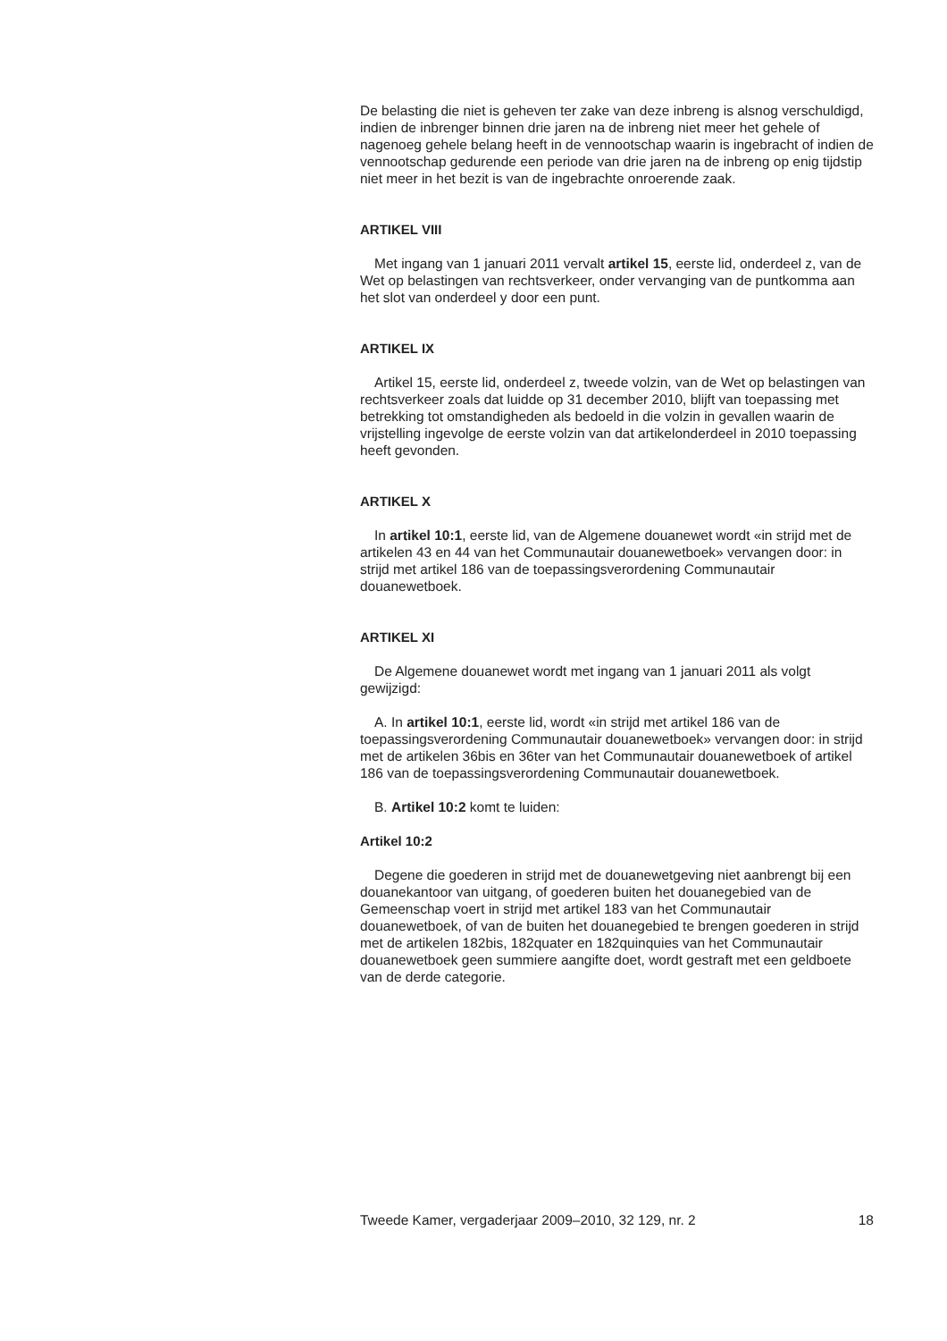De belasting die niet is geheven ter zake van deze inbreng is alsnog verschuldigd, indien de inbrenger binnen drie jaren na de inbreng niet meer het gehele of nagenoeg gehele belang heeft in de vennootschap waarin is ingebracht of indien de vennootschap gedurende een periode van drie jaren na de inbreng op enig tijdstip niet meer in het bezit is van de ingebrachte onroerende zaak.
ARTIKEL VIII
Met ingang van 1 januari 2011 vervalt artikel 15, eerste lid, onderdeel z, van de Wet op belastingen van rechtsverkeer, onder vervanging van de puntkomma aan het slot van onderdeel y door een punt.
ARTIKEL IX
Artikel 15, eerste lid, onderdeel z, tweede volzin, van de Wet op belastingen van rechtsverkeer zoals dat luidde op 31 december 2010, blijft van toepassing met betrekking tot omstandigheden als bedoeld in die volzin in gevallen waarin de vrijstelling ingevolge de eerste volzin van dat artikelonderdeel in 2010 toepassing heeft gevonden.
ARTIKEL X
In artikel 10:1, eerste lid, van de Algemene douanewet wordt «in strijd met de artikelen 43 en 44 van het Communautair douanewetboek» vervangen door: in strijd met artikel 186 van de toepassingsverordening Communautair douanewetboek.
ARTIKEL XI
De Algemene douanewet wordt met ingang van 1 januari 2011 als volgt gewijzigd:
A. In artikel 10:1, eerste lid, wordt «in strijd met artikel 186 van de toepassingsverordening Communautair douanewetboek» vervangen door: in strijd met de artikelen 36bis en 36ter van het Communautair douanewetboek of artikel 186 van de toepassingsverordening Communautair douanewetboek.
B. Artikel 10:2 komt te luiden:
Artikel 10:2
Degene die goederen in strijd met de douanewetgeving niet aanbrengt bij een douanekantoor van uitgang, of goederen buiten het douanegebied van de Gemeenschap voert in strijd met artikel 183 van het Communautair douanewetboek, of van de buiten het douanegebied te brengen goederen in strijd met de artikelen 182bis, 182quater en 182quinquies van het Communautair douanewetboek geen summiere aangifte doet, wordt gestraft met een geldboete van de derde categorie.
Tweede Kamer, vergaderjaar 2009–2010, 32 129, nr. 2 18